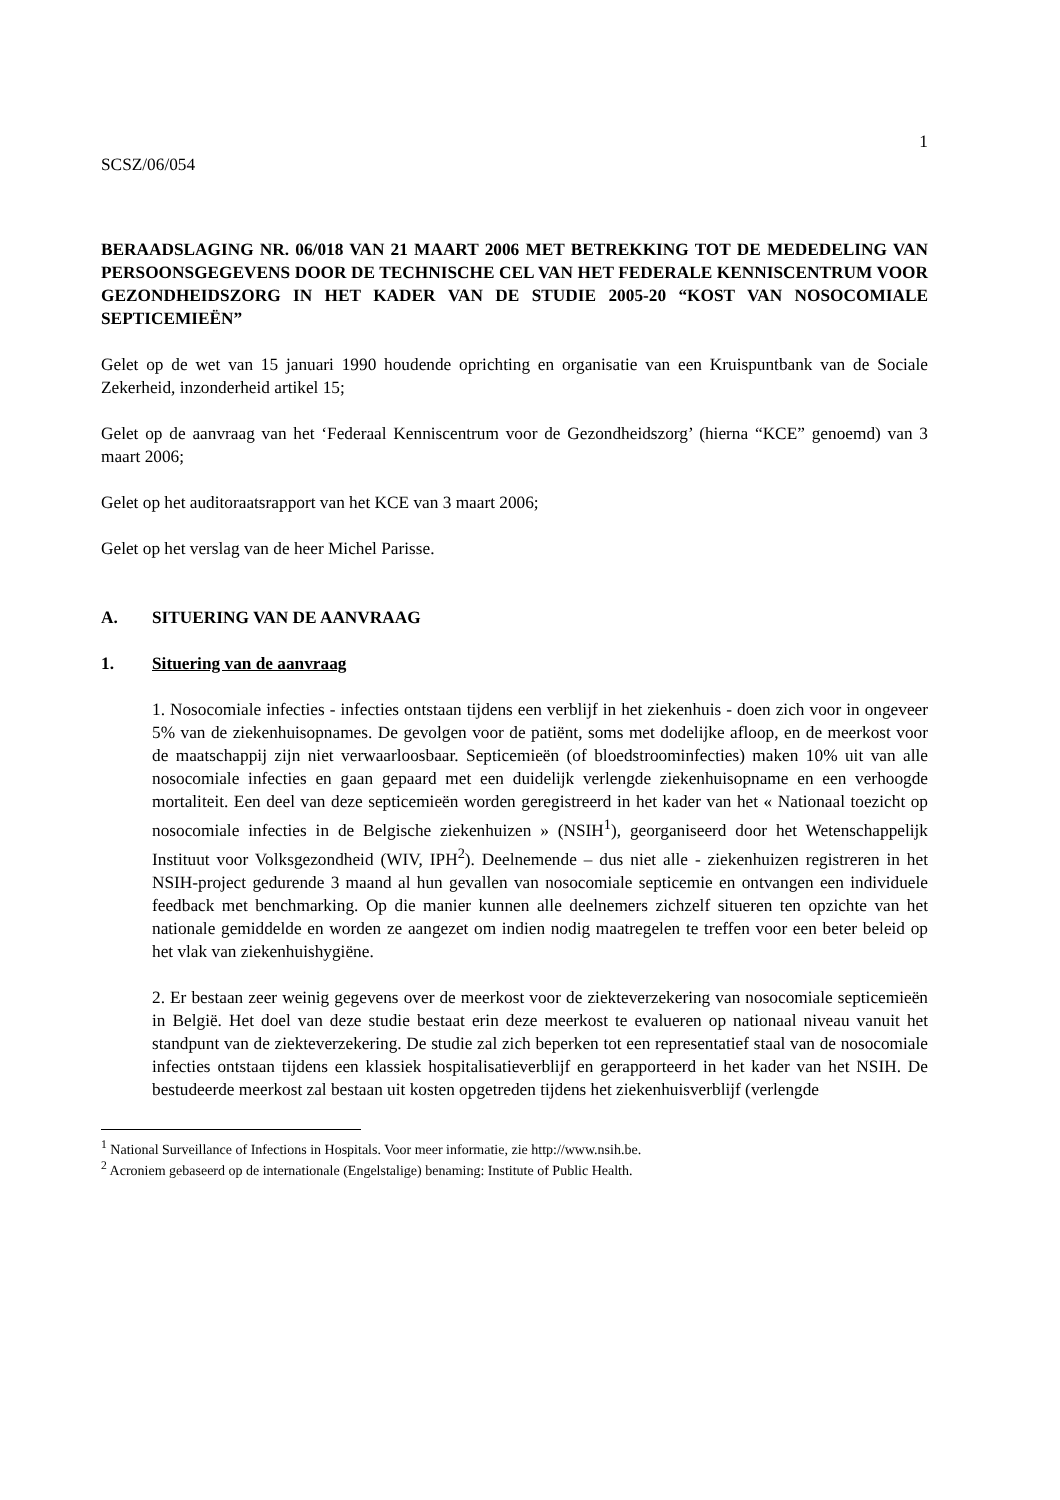1
SCSZ/06/054
BERAADSLAGING NR. 06/018 VAN 21 MAART 2006 MET BETREKKING TOT DE MEDEDELING VAN PERSOONSGEGEVENS DOOR DE TECHNISCHE CEL VAN HET FEDERALE KENNISCENTRUM VOOR GEZONDHEIDSZORG IN HET KADER VAN DE STUDIE 2005-20 “KOST VAN NOSOCOMIALE SEPTICEMIEËN”
Gelet op de wet van 15 januari 1990 houdende oprichting en organisatie van een Kruispuntbank van de Sociale Zekerheid, inzonderheid artikel 15;
Gelet op de aanvraag van het ‘Federaal Kenniscentrum voor de Gezondheidszorg’ (hierna “KCE” genoemd) van 3 maart 2006;
Gelet op het auditoraatsrapport van het KCE van 3 maart 2006;
Gelet op het verslag van de heer Michel Parisse.
A. SITUERING VAN DE AANVRAAG
1. Situering van de aanvraag
1. Nosocomiale infecties - infecties ontstaan tijdens een verblijf in het ziekenhuis - doen zich voor in ongeveer 5% van de ziekenhuisopnames. De gevolgen voor de patiënt, soms met dodelijke afloop, en de meerkost voor de maatschappij zijn niet verwaarloosbaar. Septicemieën (of bloedstroominfecties) maken 10% uit van alle nosocomiale infecties en gaan gepaard met een duidelijk verlengde ziekenhuisopname en een verhoogde mortaliteit. Een deel van deze septicemieën worden geregistreerd in het kader van het « Nationaal toezicht op nosocomiale infecties in de Belgische ziekenhuizen » (NSIH<sup>1</sup>), georganiseerd door het Wetenschappelijk Instituut voor Volksgezondheid (WIV, IPH<sup>2</sup>). Deelnemende – dus niet alle - ziekenhuizen registreren in het NSIH-project gedurende 3 maand al hun gevallen van nosocomiale septicemie en ontvangen een individuele feedback met benchmarking. Op die manier kunnen alle deelnemers zichzelf situeren ten opzichte van het nationale gemiddelde en worden ze aangezet om indien nodig maatregelen te treffen voor een beter beleid op het vlak van ziekenhuishygiëne.
2. Er bestaan zeer weinig gegevens over de meerkost voor de ziekteverzekering van nosocomiale septicemieën in België. Het doel van deze studie bestaat erin deze meerkost te evalueren op nationaal niveau vanuit het standpunt van de ziekteverzekering. De studie zal zich beperken tot een representatief staal van de nosocomiale infecties ontstaan tijdens een klassiek hospitalisatieverblijf en gerapporteerd in het kader van het NSIH. De bestudeerde meerkost zal bestaan uit kosten opgetreden tijdens het ziekenhuisverblijf (verlengde
<sup>1</sup> National Surveillance of Infections in Hospitals. Voor meer informatie, zie http://www.nsih.be.
<sup>2</sup> Acroniem gebaseerd op de internationale (Engelstalige) benaming: Institute of Public Health.